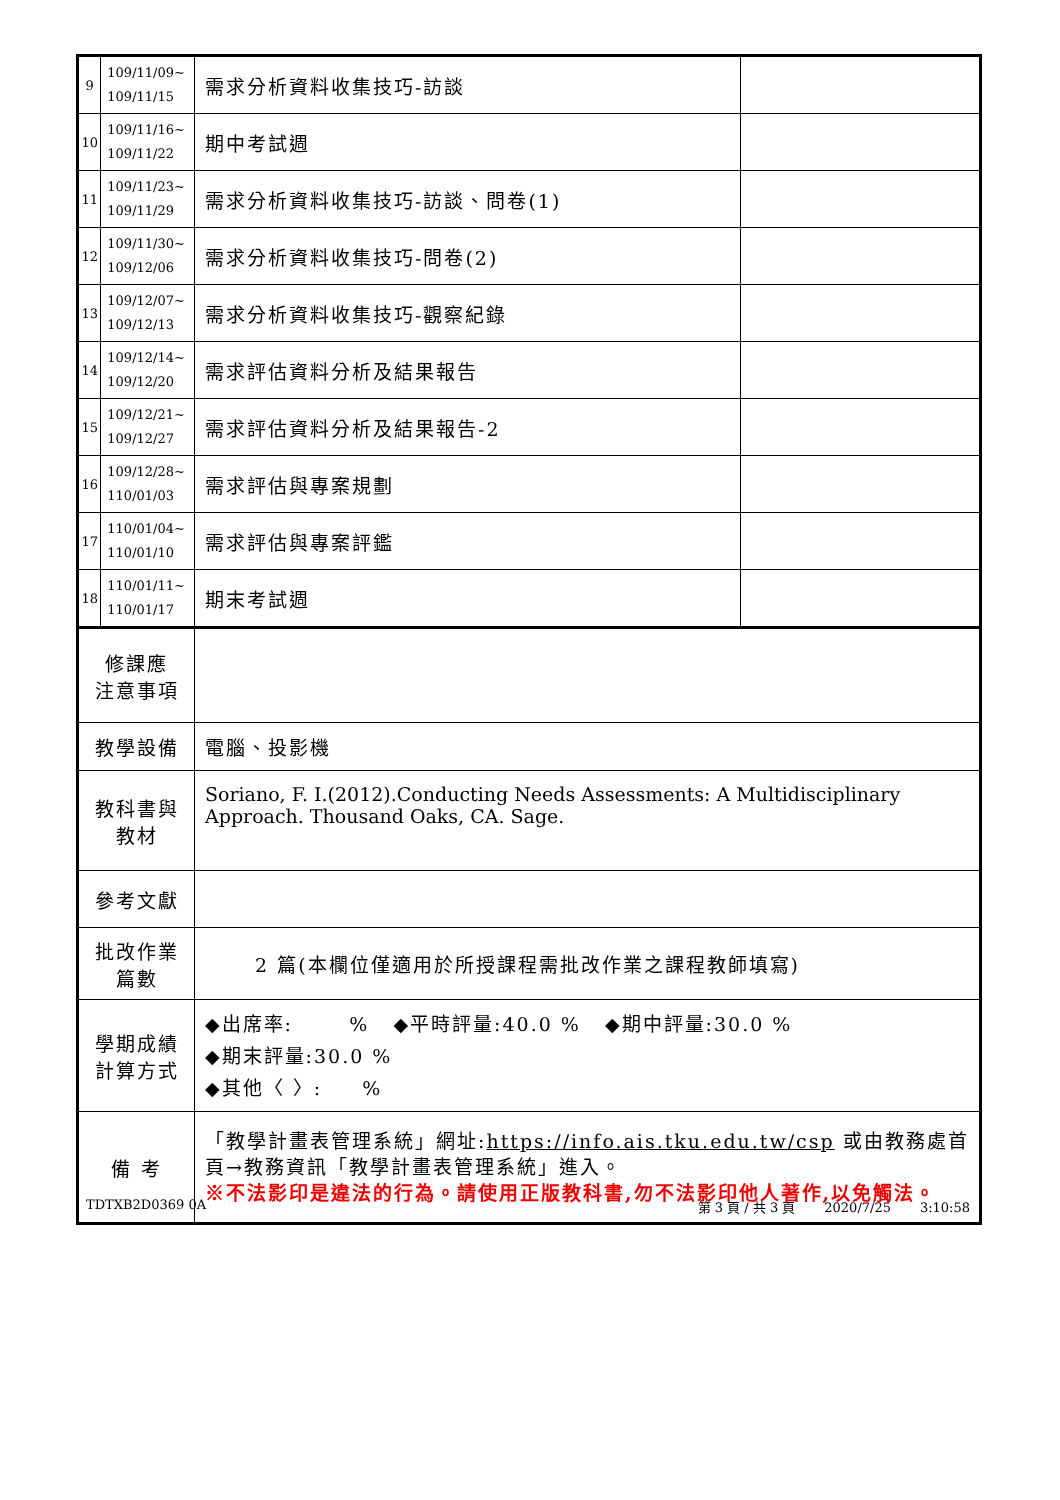| 9 | 109/11/09~ 109/11/15 | 需求分析資料收集技巧-訪談 | |
| 10 | 109/11/16~ 109/11/22 | 期中考試週 | |
| 11 | 109/11/23~ 109/11/29 | 需求分析資料收集技巧-訪談、問卷(1) | |
| 12 | 109/11/30~ 109/12/06 | 需求分析資料收集技巧-問卷(2) | |
| 13 | 109/12/07~ 109/12/13 | 需求分析資料收集技巧-觀察紀錄 | |
| 14 | 109/12/14~ 109/12/20 | 需求評估資料分析及結果報告 | |
| 15 | 109/12/21~ 109/12/27 | 需求評估資料分析及結果報告-2 | |
| 16 | 109/12/28~ 110/01/03 | 需求評估與專案規劃 | |
| 17 | 110/01/04~ 110/01/10 | 需求評估與專案評鑑 | |
| 18 | 110/01/11~ 110/01/17 | 期末考試週 | |
| 修課應 注意事項 | | | |
| 教學設備 | | 電腦、投影機 | |
| 教科書與 教材 | | Soriano, F. I.(2012).Conducting Needs Assessments: A Multidisciplinary Approach. Thousand Oaks, CA. Sage. | |
| 參考文獻 | | | |
| 批改作業 篇數 | | 2 篇(本欄位僅適用於所授課程需批改作業之課程教師填寫) | |
| 學期成績 計算方式 | | ◆出席率: % ◆平時評量:40.0 % ◆期中評量:30.0 % ◆期末評量:30.0 % ◆其他〈 〉: % | |
| 備 考 | | 「教學計畫表管理系統」網址: https://info.ais.tku.edu.tw/csp 或由教務處首頁→教務資訊「教學計畫表管理系統」進入。 ※不法影印是違法的行為。請使用正版教科書,勿不法影印他人著作,以免觸法。 | |
TDTXB2D0369 0A 第 3 頁 / 共 3 頁 2020/7/25 3:10:58